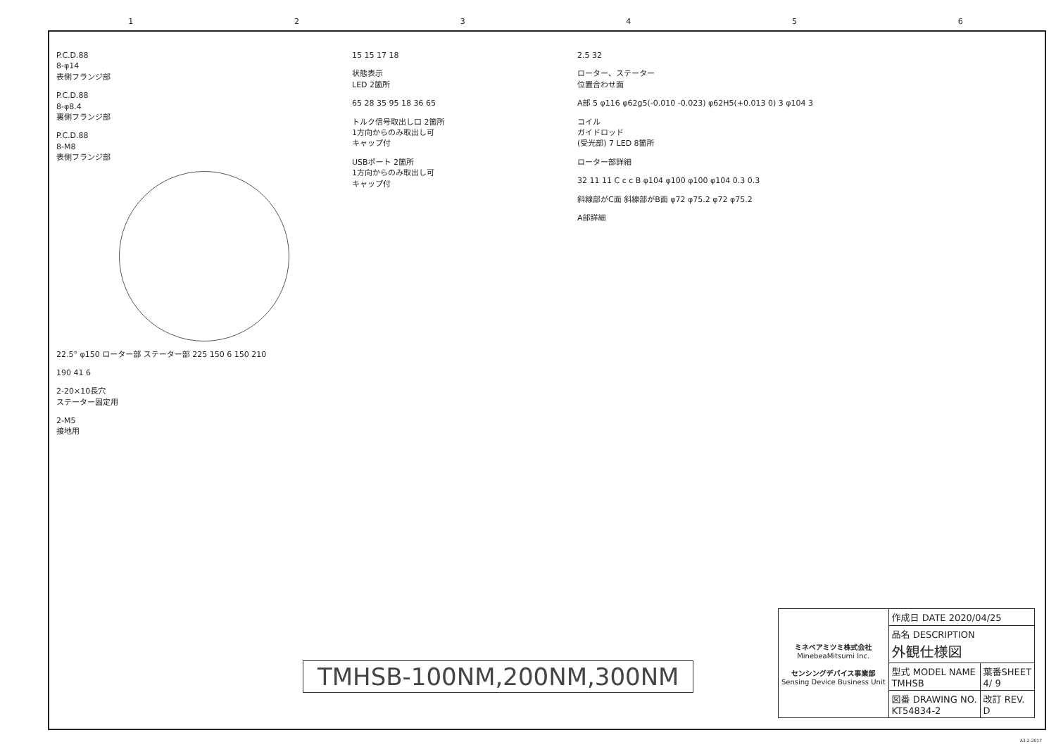123456
P.C.D.88
8-φ14
表側フランジ部
P.C.D.88
8-φ8.4
裏側フランジ部
P.C.D.88
8-M8
表側フランジ部
22.5° φ150 ローター部 ステーター部 225 150 6 150 210
190 41 6
2-20×10長穴
ステーター固定用
2-M5
接地用
15 15 17 18
状態表示
LED 2箇所
65 28 35 95 18 36 65
トルク信号取出し口 2箇所
1方向からのみ取出し可
キャップ付
USBポート 2箇所
1方向からのみ取出し可
キャップ付
2.5 32
ローター、ステーター
位置合わせ面
A部 5 φ116 φ62g5(-0.010 -0.023) φ62H5(+0.013 0) 3 φ104 3
コイル
ガイドロッド
(受光部) 7 LED 8箇所
ローター部詳細
32 11 11 C c c B φ104 φ100 φ100 φ104 0.3 0.3
斜線部がC面 斜線部がB面 φ72 φ75.2 φ72 φ75.2
A部詳細
TMHSB-100NM,200NM,300NM
| ミネベアミツミ株式会社 MinebeaMitsumi Inc. センシングデバイス事業部 Sensing Device Business Unit | 作成日 DATE 2020/04/25 | |
| | 品名 DESCRIPTION 外観仕様図 | |
| | 型式 MODEL NAME TMHSB | 葉番SHEET 4/ 9 |
| | 図番 DRAWING NO. KT54834-2 | 改訂 REV. D |
A3-2-2017